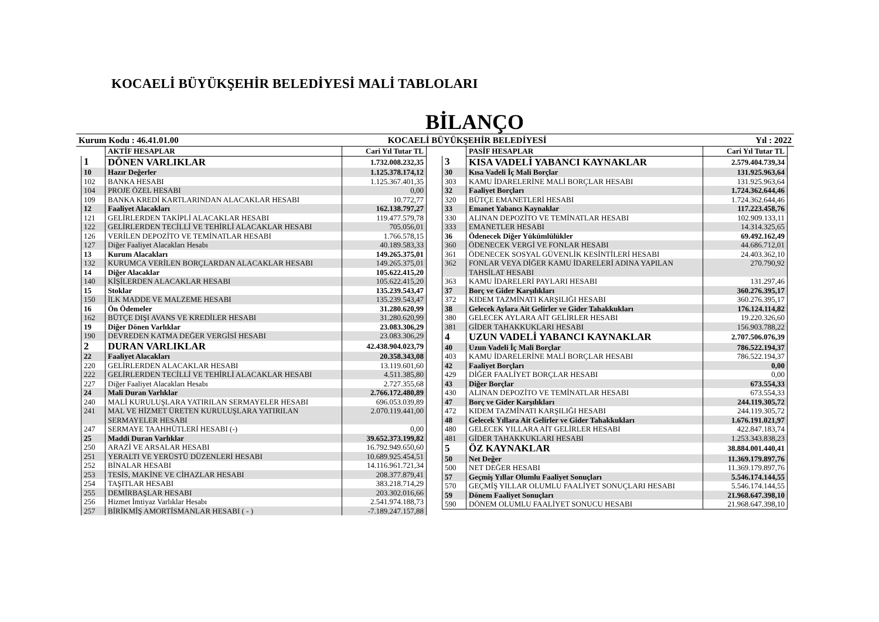KOCAELİ BÜYÜKŞEHİR BELEDİYESİ MALİ TABLOLARI
BİLANÇO
Kurum Kodu : 46.41.01.00 KOCAELİ BÜYÜKŞEHİR BELEDİYESİ Yıl : 2022
| | AKTİF HESAPLAR | Cari Yıl Tutar TL |
| --- | --- | --- |
| 1 | DÖNEN VARLIKLAR | 1.732.008.232,35 |
| 10 | Hazır Değerler | 1.125.378.174,12 |
| 102 | BANKA HESABI | 1.125.367.401,35 |
| 104 | PROJE ÖZEL HESABI | 0,00 |
| 109 | BANKA KREDİ KARTLARINDAN ALACAKLAR HESABI | 10.772,77 |
| 12 | Faaliyet Alacakları | 162.138.797,27 |
| 121 | GELİRLERDEN TAKİPLİ ALACAKLAR HESABI | 119.477.579,78 |
| 122 | GELİRLERDEN TECİLLİ VE TEHİRLİ ALACAKLAR HESABI | 705.056,01 |
| 126 | VERİLEN DEPOZİTO VE TEMİNATLAR HESABI | 1.766.578,15 |
| 127 | Diğer Faaliyet Alacakları Hesabı | 40.189.583,33 |
| 13 | Kurum Alacakları | 149.265.375,01 |
| 132 | KURUMCA VERİLEN BORÇLARDAN ALACAKLAR HESABI | 149.265.375,01 |
| 14 | Diğer Alacaklar | 105.622.415,20 |
| 140 | KİŞİLERDEN ALACAKLAR HESABI | 105.622.415,20 |
| 15 | Stoklar | 135.239.543,47 |
| 150 | İLK MADDE VE MALZEME HESABI | 135.239.543,47 |
| 16 | Ön Ödemeler | 31.280.620,99 |
| 162 | BÜTÇE DIŞI AVANS VE KREDİLER HESABI | 31.280.620,99 |
| 19 | Diğer Dönen Varlıklar | 23.083.306,29 |
| 190 | DEVREDEN KATMA DEĞER VERGİSİ HESABI | 23.083.306,29 |
| 2 | DURAN VARLIKLAR | 42.438.904.023,79 |
| 22 | Faaliyet Alacakları | 20.358.343,08 |
| 220 | GELİRLERDEN ALACAKLAR HESABI | 13.119.601,60 |
| 222 | GELİRLERDEN TECİLLİ VE TEHİRLİ ALACAKLAR HESABI | 4.511.385,80 |
| 227 | Diğer Faaliyet Alacakları Hesabı | 2.727.355,68 |
| 24 | Mali Duran Varlıklar | 2.766.172.480,89 |
| 240 | MALİ KURULUŞLARA YATIRILAN SERMAYELER HESABI | 696.053.039,89 |
| 241 | MAL VE HİZMET ÜRETEN KURULUŞLARA YATIRILAN SERMAYELER HESABI | 2.070.119.441,00 |
| 247 | SERMAYE TAAHHÜTLERİ HESABI (-) | 0,00 |
| 25 | Maddi Duran Varlıklar | 39.652.373.199,82 |
| 250 | ARAZİ VE ARSALAR HESABI | 16.792.949.650,60 |
| 251 | YERALTI VE YERÜSTÜ DÜZENLERİ HESABI | 10.689.925.454,51 |
| 252 | BİNALAR HESABI | 14.116.961.721,34 |
| 253 | TESİS, MAKİNE VE CİHAZLAR HESABI | 208.377.879,41 |
| 254 | TAŞITLAR HESABI | 383.218.714,29 |
| 255 | DEMİRBAŞLAR HESABI | 203.302.016,66 |
| 256 | Hizmet İmtiyaz Varlıklar Hesabı | 2.541.974.188,73 |
| 257 | BİRİKMİŞ AMORTİSMANLAR HESABI ( - ) | -7.189.247.157,88 |
| | PASİF HESAPLAR | Cari Yıl Tutar TL |
| --- | --- | --- |
| 3 | KISA VADELİ YABANCI KAYNAKLAR | 2.579.404.739,34 |
| 30 | Kısa Vadeli İç Mali Borçlar | 131.925.963,64 |
| 303 | KAMU İDARELERİNE MALİ BORÇLAR HESABI | 131.925.963,64 |
| 32 | Faaliyet Borçları | 1.724.362.644,46 |
| 320 | BÜTÇE EMANETLERİ HESABI | 1.724.362.644,46 |
| 33 | Emanet Yabancı Kaynaklar | 117.223.458,76 |
| 330 | ALINAN DEPOZİTO VE TEMİNATLAR HESABI | 102.909.133,11 |
| 333 | EMANETLER HESABI | 14.314.325,65 |
| 36 | Ödenecek Diğer Yükümlülükler | 69.492.162,49 |
| 360 | ÖDENECEK VERGİ VE FONLAR HESABI | 44.686.712,01 |
| 361 | ÖDENECEK SOSYAL GÜVENLİK KESİNTİLERİ HESABI | 24.403.362,10 |
| 362 | FONLAR VEYA DİĞER KAMU İDARELERİ ADINA YAPILAN TAHSİLAT HESABI | 270.790,92 |
| 363 | KAMU İDARELERİ PAYLARI HESABI | 131.297,46 |
| 37 | Borç ve Gider Karşılıkları | 360.276.395,17 |
| 372 | KIDEM TAZMİNATI KARŞILIĞI HESABI | 360.276.395,17 |
| 38 | Gelecek Aylara Ait Gelirler ve Gider Tahakkukları | 176.124.114,82 |
| 380 | GELECEK AYLARA AİT GELİRLER HESABI | 19.220.326,60 |
| 381 | GİDER TAHAKKUKLARI HESABI | 156.903.788,22 |
| 4 | UZUN VADELİ YABANCI KAYNAKLAR | 2.707.506.076,39 |
| 40 | Uzun Vadeli İç Mali Borçlar | 786.522.194,37 |
| 403 | KAMU İDARELERİNE MALİ BORÇLAR HESABI | 786.522.194,37 |
| 42 | Faaliyet Borçları | 0,00 |
| 429 | DİĞER FAALİYET BORÇLAR HESABI | 0,00 |
| 43 | Diğer Borçlar | 673.554,33 |
| 430 | ALINAN DEPOZİTO VE TEMİNATLAR HESABI | 673.554,33 |
| 47 | Borç ve Gider Karşılıkları | 244.119.305,72 |
| 472 | KIDEM TAZMİNATI KARŞILIĞI HESABI | 244.119.305,72 |
| 48 | Gelecek Yıllara Ait Gelirler ve Gider Tahakkukları | 1.676.191.021,97 |
| 480 | GELECEK YILLARA AİT GELİRLER HESABI | 422.847.183,74 |
| 481 | GİDER TAHAKKUKLARI HESABI | 1.253.343.838,23 |
| 5 | ÖZ KAYNAKLAR | 38.884.001.440,41 |
| 50 | Net Değer | 11.369.179.897,76 |
| 500 | NET DEĞER HESABI | 11.369.179.897,76 |
| 57 | Geçmiş Yıllar Olumlu Faaliyet Sonuçları | 5.546.174.144,55 |
| 570 | GEÇMİŞ YILLAR OLUMLU FAALİYET SONUÇLARI HESABI | 5.546.174.144,55 |
| 59 | Dönem Faaliyet Sonuçları | 21.968.647.398,10 |
| 590 | DÖNEM OLUMLU FAALİYET SONUCU HESABI | 21.968.647.398,10 |